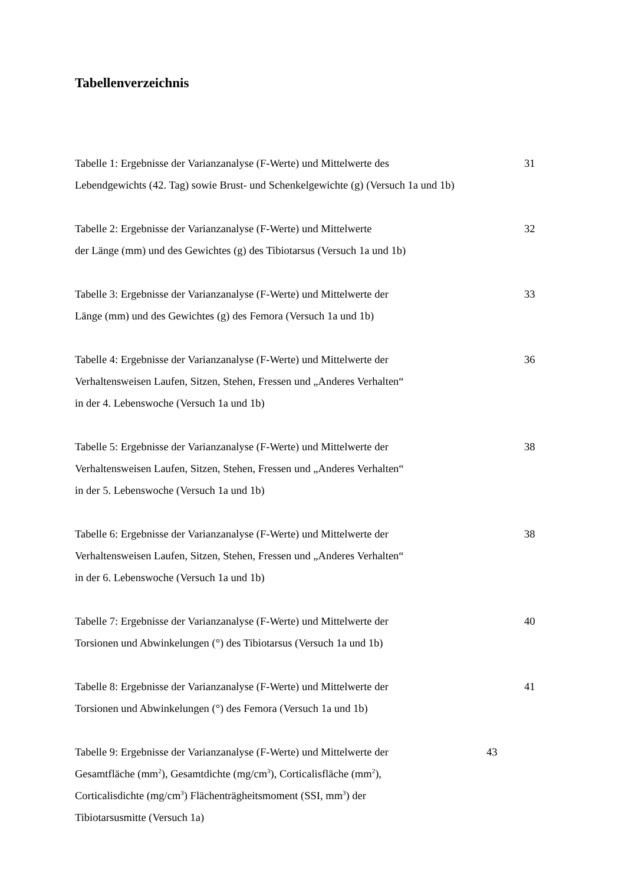Tabellenverzeichnis
Tabelle 1: Ergebnisse der Varianzanalyse (F-Werte) und Mittelwerte des
Lebendgewichts (42. Tag) sowie Brust- und Schenkelgewichte (g) (Versuch 1a und 1b)
31
Tabelle 2: Ergebnisse der Varianzanalyse (F-Werte) und Mittelwerte
der Länge (mm) und des Gewichtes (g) des Tibiotarsus (Versuch 1a und 1b)
32
Tabelle 3: Ergebnisse der Varianzanalyse (F-Werte) und Mittelwerte der
Länge (mm) und des Gewichtes (g) des Femora (Versuch 1a und 1b)
33
Tabelle 4: Ergebnisse der Varianzanalyse (F-Werte) und Mittelwerte der
Verhaltensweisen Laufen, Sitzen, Stehen, Fressen und „Anderes Verhalten“
in der 4. Lebenswoche (Versuch 1a und 1b)
36
Tabelle 5: Ergebnisse der Varianzanalyse (F-Werte) und Mittelwerte der
Verhaltensweisen Laufen, Sitzen, Stehen, Fressen und „Anderes Verhalten“
in der 5. Lebenswoche (Versuch 1a und 1b)
38
Tabelle 6: Ergebnisse der Varianzanalyse (F-Werte) und Mittelwerte der
Verhaltensweisen Laufen, Sitzen, Stehen, Fressen und „Anderes Verhalten“
in der 6. Lebenswoche (Versuch 1a und 1b)
38
Tabelle 7: Ergebnisse der Varianzanalyse (F-Werte) und Mittelwerte der
Torsionen und Abwinkelungen (°) des Tibiotarsus (Versuch 1a und 1b)
40
Tabelle 8: Ergebnisse der Varianzanalyse (F-Werte) und Mittelwerte der
Torsionen und Abwinkelungen (°) des Femora (Versuch 1a und 1b)
41
Tabelle 9: Ergebnisse der Varianzanalyse (F-Werte) und Mittelwerte der
Gesamtfläche (mm<sup>2</sup>), Gesamtdichte (mg/cm<sup>3</sup>), Corticalisfläche (mm<sup>2</sup>),
Corticalisdichte (mg/cm<sup>3</sup>) Flächenträgheitsmoment (SSI, mm<sup>3</sup>) der
Tibiotarsusmitte (Versuch 1a)
43